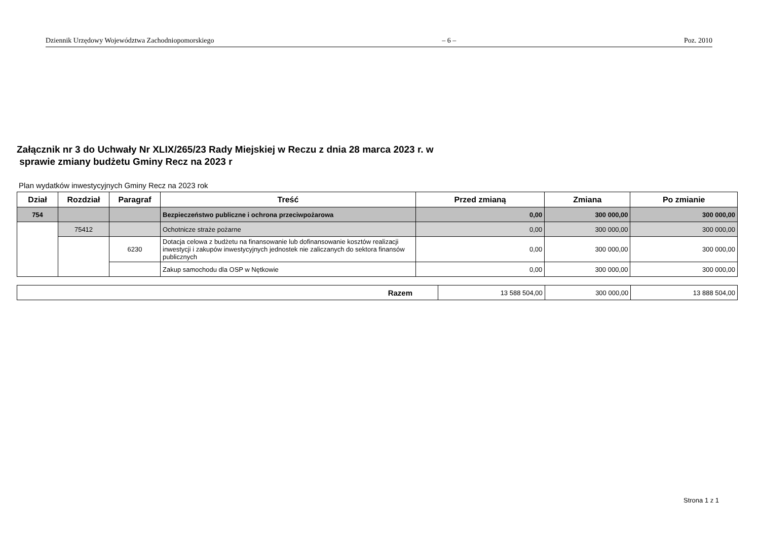Dziennik Urzędowy Województwa Zachodniopomorskiego – 6 – Poz. 2010
Załącznik nr 3 do Uchwały Nr XLIX/265/23 Rady Miejskiej w Reczu z dnia 28 marca 2023 r. w
sprawie zmiany budżetu Gminy Recz na 2023 r
Plan wydatków inwestycyjnych Gminy Recz na 2023 rok
| Dział | Rozdział | Paragraf | Treść | Przed zmianą | Zmiana | Po zmianie |
| --- | --- | --- | --- | --- | --- | --- |
| 754 | | | Bezpieczeństwo publiczne i ochrona przeciwpożarowa | 0,00 | 300 000,00 | 300 000,00 |
| | 75412 | | Ochotnicze straże pożarne | 0,00 | 300 000,00 | 300 000,00 |
| | | 6230 | Dotacja celowa z budżetu na finansowanie lub dofinansowanie kosztów realizacji inwestycji i zakupów inwestycyjnych jednostek nie zaliczanych do sektora finansów publicznych | 0,00 | 300 000,00 | 300 000,00 |
| | | | Zakup samochodu dla OSP w Nętkowie | 0,00 | 300 000,00 | 300 000,00 |
| Razem | 13 588 504,00 | 300 000,00 | 13 888 504,00 |
Strona 1 z 1